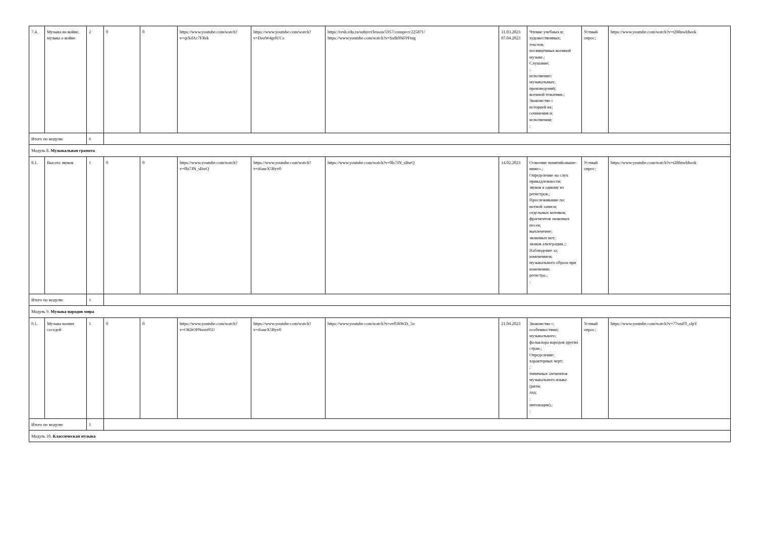| 7.4. | Музыка на войне, музыка о войне | 2 | 0 | 0 | https://www.youtube.com/watch?v=qiXdAc7FRrk | https://www.youtube.com/watch?v=DozW4gelUCs | https://resh.edu.ru/subject/lesson/5957/conspect/225871/ https://www.youtube.com/watch?v=Sxfk0NFPFmg | 31.03.2023 07.04.2023 | Чтение учебных и; художественных; текстов; посвящённых военной музыке.; Слушание; ; исполнение; музыкальных; произведений; военной тематики.; Знакомство с историей их; сочинения и; исполнения; ; | Устный опрос; | https://www.youtube.com/watch?v=t288nwldwok |
| Итого по модулю | | 6 | | | | | | | | | |
| Модуль 8. Музыкальная грамота | | | | | | | | | | | |
| 8.1. | Высота звуков | 1 | 0 | 0 | https://www.youtube.com/watch?v=0ls7JN_sBwQ | https://www.youtube.com/watch?v=i6aurX5Ryv0 | https://www.youtube.com/watch?v=0ls7JN_sBwQ | 14.02.2023 | Освоение понятий«выше-ниже».; Определение на слух принадлежности; звуков к одному из регистров.; Прослеживание по; нотной записи; отдельных мотивов; фрагментов знакомых песен; вычленение; знакомых нот; знаков альтерации.;; Наблюдение за; изменением; музыкального образа при изменении; регистра.; ; | Устный опрос; | https://www.youtube.com/watch?v=t288nwldwok |
| Итого по модулю | | 1 | | | | | | | | | |
| Модуль 9. Музыка народов мира | | | | | | | | | | | |
| 9.1. | Музыка наших соседей | 1 | 0 | 0 | https://www.youtube.com/watch?v=OKhOPNwm95U | https://www.youtube.com/watch?v=i6aurX5Ryv0 | https://www.youtube.com/watch?v=ov036WZt_5o | 21.04.2023 | Знакомство с; особенностями; музыкального; фольклора народов других стран.; Определение; характерных черт; ; типичных элементов музыкального языка (ритм; лад; ; интонации).; ; | Устный опрос; | https://www.youtube.com/watch?v=77wuF0_sIpY |
| Итого по модулю | | 1 | | | | | | | | | |
| Модуль 10. Классическая музыка | | | | | | | | | | | |